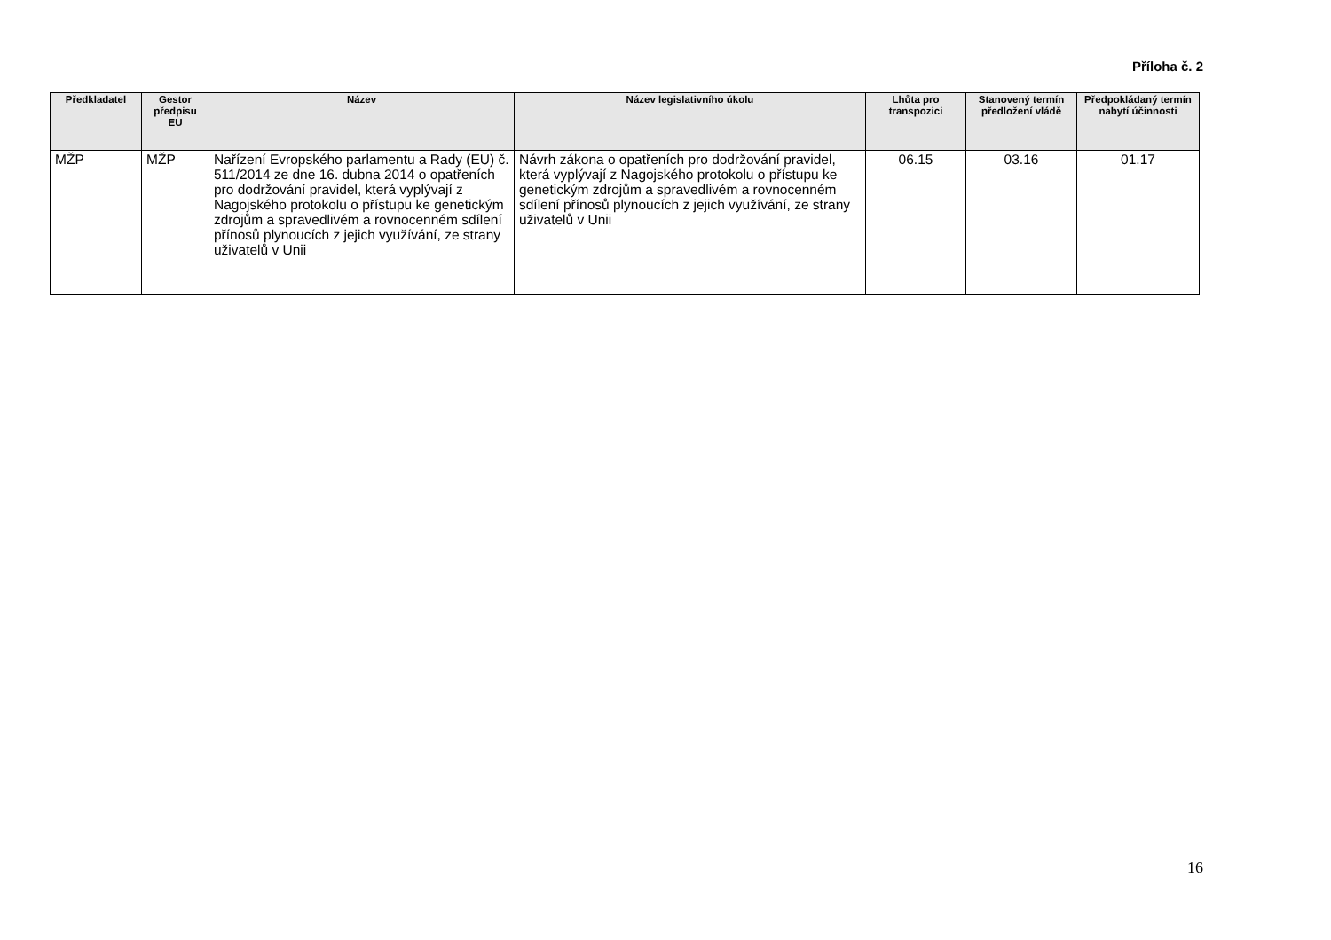Příloha č. 2
| Předkladatel | Gestor předpisu EU | Název | Název legislativního úkolu | Lhůta pro transpozici | Stanovený termín předložení vládě | Předpokládaný termín nabytí účinnosti |
| --- | --- | --- | --- | --- | --- | --- |
| MŽP | MŽP | Nařízení Evropského parlamentu a Rady (EU) č. 511/2014 ze dne 16. dubna 2014 o opatřeních pro dodržování pravidel, která vyplývají z Nagojského protokolu o přístupu ke genetickým zdrojům a spravedlivém a rovnocenném sdílení přínosů plynoucích z jejich využívání, ze strany uživatelů v Unii | Návrh zákona o opatřeních pro dodržování pravidel, která vyplývají z Nagojského protokolu o přístupu ke genetickým zdrojům a spravedlivém a rovnocenném sdílení přínosů plynoucích z jejich využívání, ze strany uživatelů v Unii | 06.15 | 03.16 | 01.17 |
16